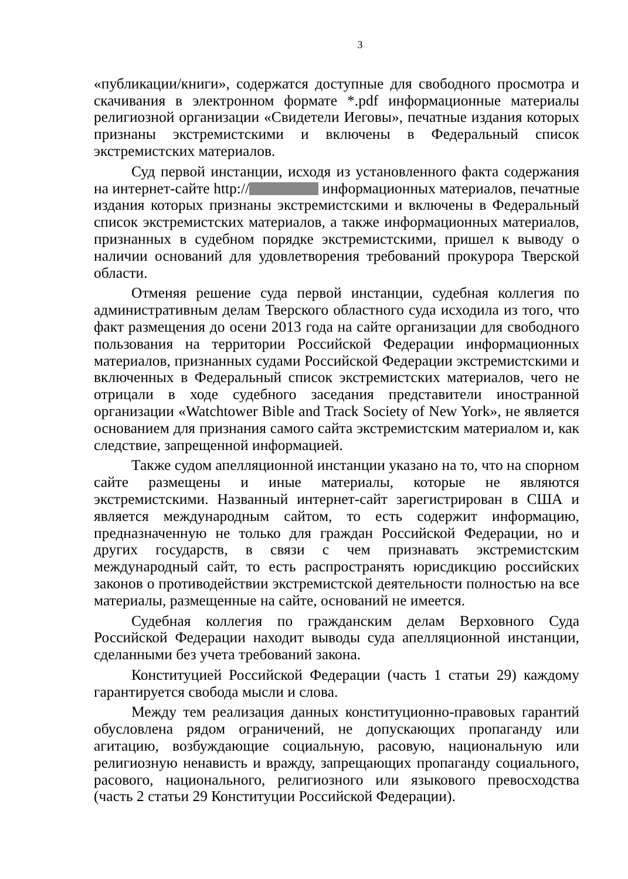3
«публикации/книги», содержатся доступные для свободного просмотра и скачивания в электронном формате *.pdf информационные материалы религиозной организации «Свидетели Иеговы», печатные издания которых признаны экстремистскими и включены в Федеральный список экстремистских материалов.
Суд первой инстанции, исходя из установленного факта содержания на интернет-сайте http:// информационных материалов, печатные издания которых признаны экстремистскими и включены в Федеральный список экстремистских материалов, а также информационных материалов, признанных в судебном порядке экстремистскими, пришел к выводу о наличии оснований для удовлетворения требований прокурора Тверской области.
Отменяя решение суда первой инстанции, судебная коллегия по административным делам Тверского областного суда исходила из того, что факт размещения до осени 2013 года на сайте организации для свободного пользования на территории Российской Федерации информационных материалов, признанных судами Российской Федерации экстремистскими и включенных в Федеральный список экстремистских материалов, чего не отрицали в ходе судебного заседания представители иностранной организации «Watchtower Bible and Track Society of New York», не является основанием для признания самого сайта экстремистским материалом и, как следствие, запрещенной информацией.
Также судом апелляционной инстанции указано на то, что на спорном сайте размещены и иные материалы, которые не являются экстремистскими. Названный интернет-сайт зарегистрирован в США и является международным сайтом, то есть содержит информацию, предназначенную не только для граждан Российской Федерации, но и других государств, в связи с чем признавать экстремистским международный сайт, то есть распространять юрисдикцию российских законов о противодействии экстремистской деятельности полностью на все материалы, размещенные на сайте, оснований не имеется.
Судебная коллегия по гражданским делам Верховного Суда Российской Федерации находит выводы суда апелляционной инстанции, сделанными без учета требований закона.
Конституцией Российской Федерации (часть 1 статьи 29) каждому гарантируется свобода мысли и слова.
Между тем реализация данных конституционно-правовых гарантий обусловлена рядом ограничений, не допускающих пропаганду или агитацию, возбуждающие социальную, расовую, национальную или религиозную ненависть и вражду, запрещающих пропаганду социального, расового, национального, религиозного или языкового превосходства (часть 2 статьи 29 Конституции Российской Федерации).